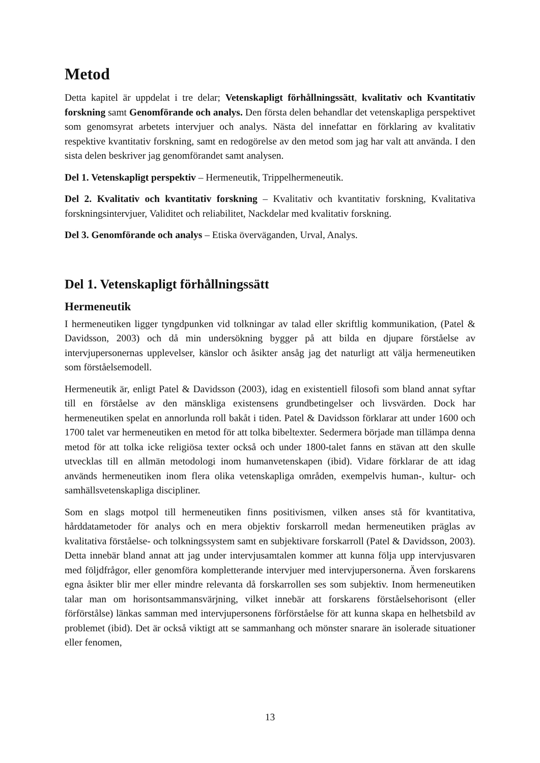Metod
Detta kapitel är uppdelat i tre delar; Vetenskapligt förhållningssätt, kvalitativ och Kvantitativ forskning samt Genomförande och analys. Den första delen behandlar det vetenskapliga perspektivet som genomsyrat arbetets intervjuer och analys. Nästa del innefattar en förklaring av kvalitativ respektive kvantitativ forskning, samt en redogörelse av den metod som jag har valt att använda. I den sista delen beskriver jag genomförandet samt analysen.
Del 1. Vetenskapligt perspektiv – Hermeneutik, Trippelhermeneutik.
Del 2. Kvalitativ och kvantitativ forskning – Kvalitativ och kvantitativ forskning, Kvalitativa forskningsintervjuer, Validitet och reliabilitet, Nackdelar med kvalitativ forskning.
Del 3. Genomförande och analys – Etiska överväganden, Urval, Analys.
Del 1. Vetenskapligt förhållningssätt
Hermeneutik
I hermeneutiken ligger tyngdpunken vid tolkningar av talad eller skriftlig kommunikation, (Patel & Davidsson, 2003) och då min undersökning bygger på att bilda en djupare förståelse av intervjupersonernas upplevelser, känslor och åsikter ansåg jag det naturligt att välja hermeneutiken som förståelsemodell.
Hermeneutik är, enligt Patel & Davidsson (2003), idag en existentiell filosofi som bland annat syftar till en förståelse av den mänskliga existensens grundbetingelser och livsvärden. Dock har hermeneutiken spelat en annorlunda roll bakåt i tiden. Patel & Davidsson förklarar att under 1600 och 1700 talet var hermeneutiken en metod för att tolka bibeltexter. Sedermera började man tillämpa denna metod för att tolka icke religiösa texter också och under 1800-talet fanns en stävan att den skulle utvecklas till en allmän metodologi inom humanvetenskapen (ibid). Vidare förklarar de att idag används hermeneutiken inom flera olika vetenskapliga områden, exempelvis human-, kultur- och samhällsvetenskapliga discipliner.
Som en slags motpol till hermeneutiken finns positivismen, vilken anses stå för kvantitativa, hårddatametoder för analys och en mera objektiv forskarroll medan hermeneutiken präglas av kvalitativa förståelse- och tolkningssystem samt en subjektivare forskarroll (Patel & Davidsson, 2003). Detta innebär bland annat att jag under intervjusamtalen kommer att kunna följa upp intervjusvaren med följdfrågor, eller genomföra kompletterande intervjuer med intervjupersonerna. Även forskarens egna åsikter blir mer eller mindre relevanta då forskarrollen ses som subjektiv. Inom hermeneutiken talar man om horisontsammansvärjning, vilket innebär att forskarens förståelsehorisont (eller förförstålse) länkas samman med intervjupersonens förförståelse för att kunna skapa en helhetsbild av problemet (ibid). Det är också viktigt att se sammanhang och mönster snarare än isolerade situationer eller fenomen,
13